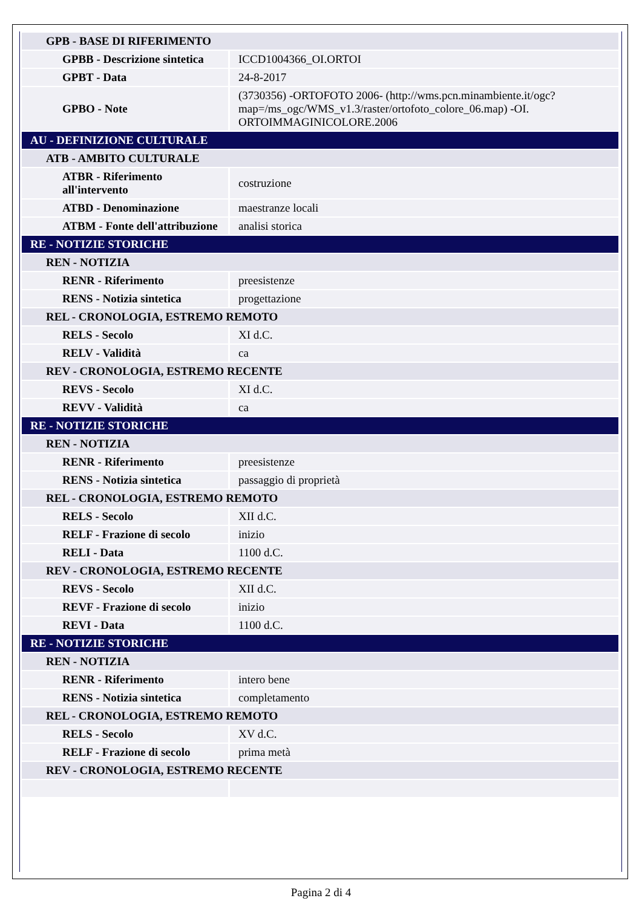| GPB - BASE DI RIFERIMENTO | |
| GPBB - Descrizione sintetica | ICCD1004366_OI.ORTOI |
| GPBT - Data | 24-8-2017 |
| GPBO - Note | (3730356) -ORTOFOTO 2006- (http://wms.pcn.minambiente.it/ogc?map=/ms_ogc/WMS_v1.3/raster/ortofoto_colore_06.map) -OI. ORTOIMMAGINICOLORE.2006 |
| AU - DEFINIZIONE CULTURALE | |
| ATB - AMBITO CULTURALE | |
| ATBR - Riferimento all'intervento | costruzione |
| ATBD - Denominazione | maestranze locali |
| ATBM - Fonte dell'attribuzione | analisi storica |
| RE - NOTIZIE STORICHE | |
| REN - NOTIZIA | |
| RENR - Riferimento | preesistenze |
| RENS - Notizia sintetica | progettazione |
| REL - CRONOLOGIA, ESTREMO REMOTO | |
| RELS - Secolo | XI d.C. |
| RELV - Validità | ca |
| REV - CRONOLOGIA, ESTREMO RECENTE | |
| REVS - Secolo | XI d.C. |
| REVV - Validità | ca |
| RE - NOTIZIE STORICHE | |
| REN - NOTIZIA | |
| RENR - Riferimento | preesistenze |
| RENS - Notizia sintetica | passaggio di proprietà |
| REL - CRONOLOGIA, ESTREMO REMOTO | |
| RELS - Secolo | XII d.C. |
| RELF - Frazione di secolo | inizio |
| RELI - Data | 1100 d.C. |
| REV - CRONOLOGIA, ESTREMO RECENTE | |
| REVS - Secolo | XII d.C. |
| REVF - Frazione di secolo | inizio |
| REVI - Data | 1100 d.C. |
| RE - NOTIZIE STORICHE | |
| REN - NOTIZIA | |
| RENR - Riferimento | intero bene |
| RENS - Notizia sintetica | completamento |
| REL - CRONOLOGIA, ESTREMO REMOTO | |
| RELS - Secolo | XV d.C. |
| RELF - Frazione di secolo | prima metà |
| REV - CRONOLOGIA, ESTREMO RECENTE | |
Pagina 2 di 4